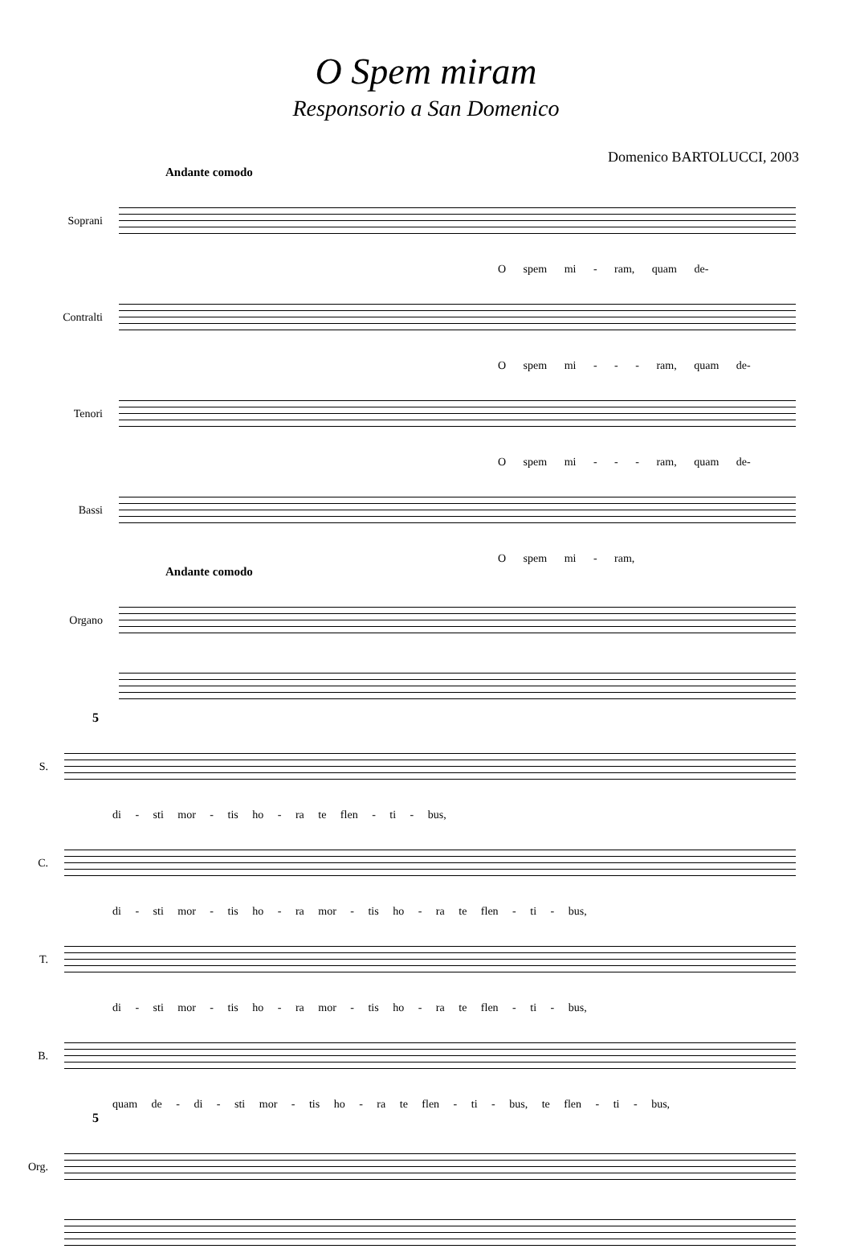O Spem miram
Responsorio a San Domenico
Domenico BARTOLUCCI, 2003
Andante comodo
Soprani
O spem mi - ram, quam de-
Contralti
O spem mi - - - ram, quam de-
Tenori
O spem mi - - - ram, quam de-
Bassi
O spem mi - ram,
Andante comodo
Organo
5
S.
di - sti mor - tis ho - ra te flen - ti - bus,
C.
di - sti mor - tis ho - ra mor - tis ho - ra te flen - ti - bus,
T.
di - sti mor - tis ho - ra mor - tis ho - ra te flen - ti - bus,
B.
quam de - di - sti mor - tis ho - ra te flen - ti - bus, te flen - ti - bus,
5
Org.